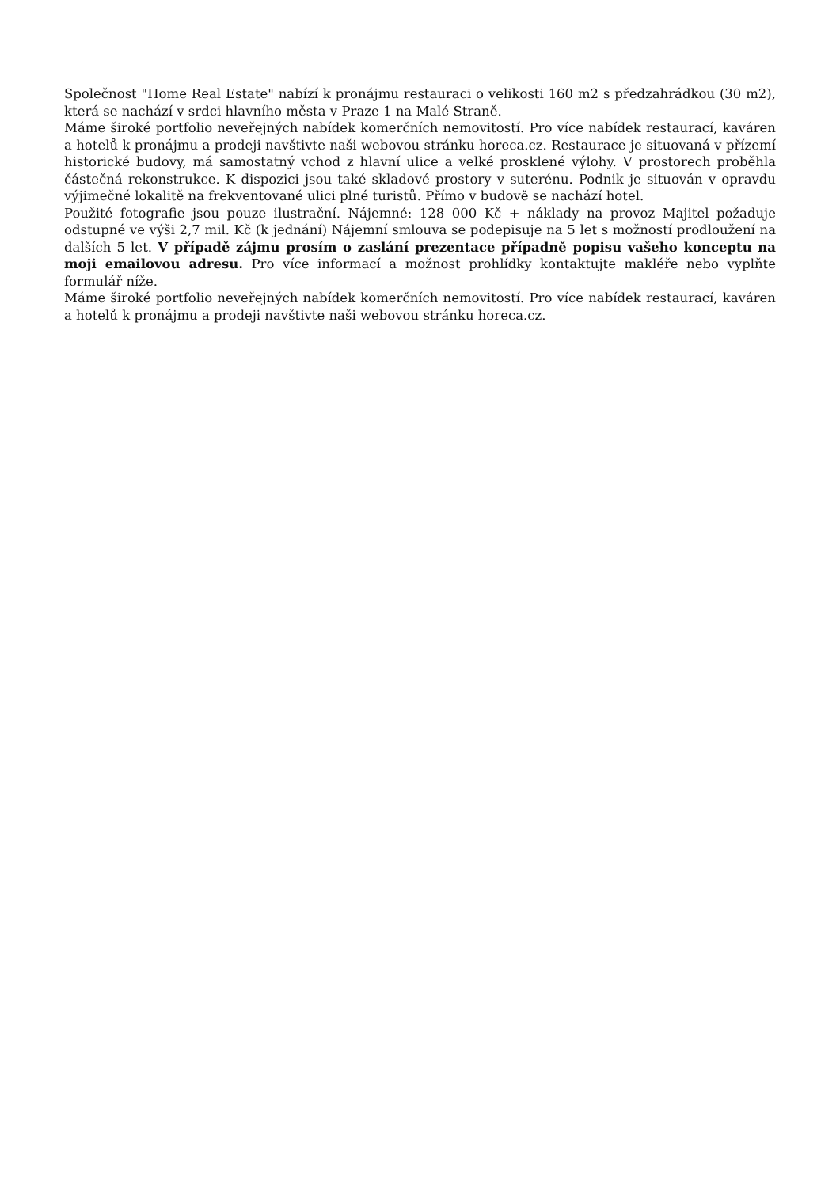Společnost "Home Real Estate" nabízí k pronájmu restauraci o velikosti 160 m2 s předzahrádkou (30 m2), která se nachází v srdci hlavního města v Praze 1 na Malé Straně.
Máme široké portfolio neveřejných nabídek komerčních nemovitostí. Pro více nabídek restaurací, kaváren a hotelů k pronájmu a prodeji navštivte naši webovou stránku horeca.cz. Restaurace je situovaná v přízemí historické budovy, má samostatný vchod z hlavní ulice a velké prosklené výlohy. V prostorech proběhla částečná rekonstrukce. K dispozici jsou také skladové prostory v suterénu. Podnik je situován v opravdu výjimečné lokalitě na frekventované ulici plné turistů. Přímo v budově se nachází hotel.
Použité fotografie jsou pouze ilustrační. Nájemné: 128 000 Kč + náklady na provoz Majitel požaduje odstupné ve výši 2,7 mil. Kč (k jednání) Nájemní smlouva se podepisuje na 5 let s možností prodloužení na dalších 5 let. V případě zájmu prosím o zaslání prezentace případně popisu vašeho konceptu na moji emailovou adresu. Pro více informací a možnost prohlídky kontaktujte makléře nebo vyplňte formulář níže.
Máme široké portfolio neveřejných nabídek komerčních nemovitostí. Pro více nabídek restaurací, kaváren a hotelů k pronájmu a prodeji navštivte naši webovou stránku horeca.cz.